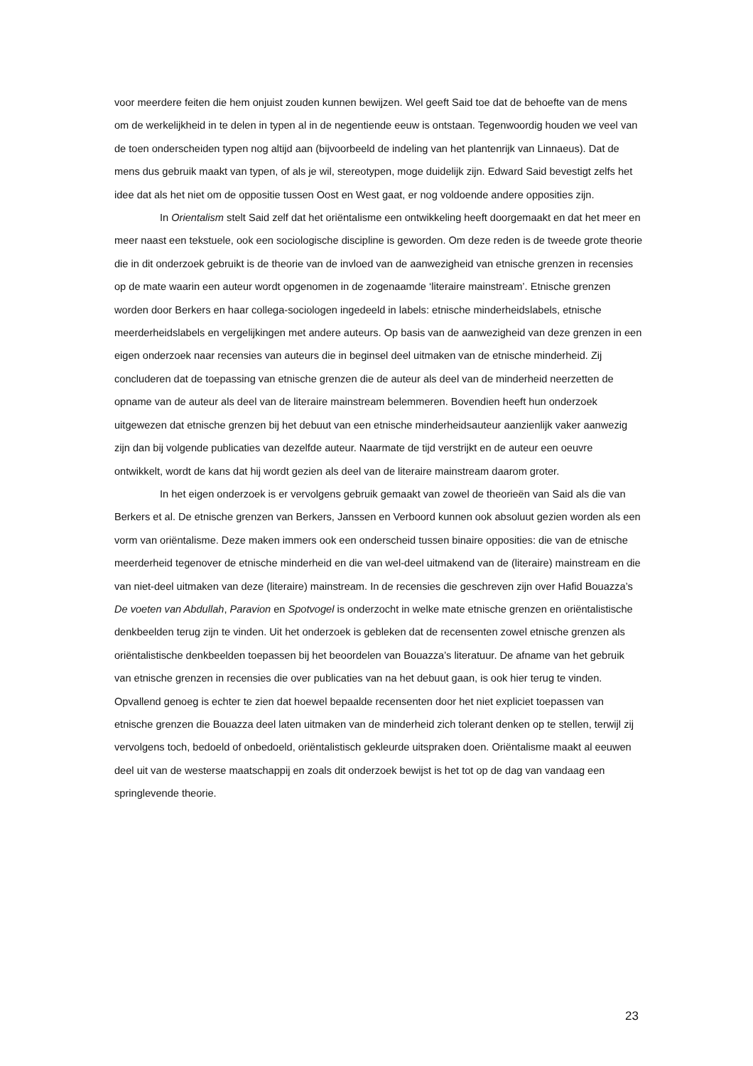voor meerdere feiten die hem onjuist zouden kunnen bewijzen. Wel geeft Said toe dat de behoefte van de mens om de werkelijkheid in te delen in typen al in de negentiende eeuw is ontstaan. Tegenwoordig houden we veel van de toen onderscheiden typen nog altijd aan (bijvoorbeeld de indeling van het plantenrijk van Linnaeus). Dat de mens dus gebruik maakt van typen, of als je wil, stereotypen, moge duidelijk zijn. Edward Said bevestigt zelfs het idee dat als het niet om de oppositie tussen Oost en West gaat, er nog voldoende andere opposities zijn.
In Orientalism stelt Said zelf dat het oriëntalisme een ontwikkeling heeft doorgemaakt en dat het meer en meer naast een tekstuele, ook een sociologische discipline is geworden. Om deze reden is de tweede grote theorie die in dit onderzoek gebruikt is de theorie van de invloed van de aanwezigheid van etnische grenzen in recensies op de mate waarin een auteur wordt opgenomen in de zogenaamde ‘literaire mainstream’. Etnische grenzen worden door Berkers en haar collega-sociologen ingedeeld in labels: etnische minderheidslabels, etnische meerderheidslabels en vergelijkingen met andere auteurs. Op basis van de aanwezigheid van deze grenzen in een eigen onderzoek naar recensies van auteurs die in beginsel deel uitmaken van de etnische minderheid. Zij concluderen dat de toepassing van etnische grenzen die de auteur als deel van de minderheid neerzetten de opname van de auteur als deel van de literaire mainstream belemmeren. Bovendien heeft hun onderzoek uitgewezen dat etnische grenzen bij het debuut van een etnische minderheidsauteur aanzienlijk vaker aanwezig zijn dan bij volgende publicaties van dezelfde auteur. Naarmate de tijd verstrijkt en de auteur een oeuvre ontwikkelt, wordt de kans dat hij wordt gezien als deel van de literaire mainstream daarom groter.
In het eigen onderzoek is er vervolgens gebruik gemaakt van zowel de theorieën van Said als die van Berkers et al. De etnische grenzen van Berkers, Janssen en Verboord kunnen ook absoluut gezien worden als een vorm van oriëntalisme. Deze maken immers ook een onderscheid tussen binaire opposities: die van de etnische meerderheid tegenover de etnische minderheid en die van wel-deel uitmakend van de (literaire) mainstream en die van niet-deel uitmaken van deze (literaire) mainstream. In de recensies die geschreven zijn over Hafid Bouazza’s De voeten van Abdullah, Paravion en Spotvogel is onderzocht in welke mate etnische grenzen en oriëntalistische denkbeelden terug zijn te vinden. Uit het onderzoek is gebleken dat de recensenten zowel etnische grenzen als oriëntalistische denkbeelden toepassen bij het beoordelen van Bouazza’s literatuur. De afname van het gebruik van etnische grenzen in recensies die over publicaties van na het debuut gaan, is ook hier terug te vinden. Opvallend genoeg is echter te zien dat hoewel bepaalde recensenten door het niet expliciet toepassen van etnische grenzen die Bouazza deel laten uitmaken van de minderheid zich tolerant denken op te stellen, terwijl zij vervolgens toch, bedoeld of onbedoeld, oriëntalistisch gekleurde uitspraken doen. Oriëntalisme maakt al eeuwen deel uit van de westerse maatschappij en zoals dit onderzoek bewijst is het tot op de dag van vandaag een springlevende theorie.
23